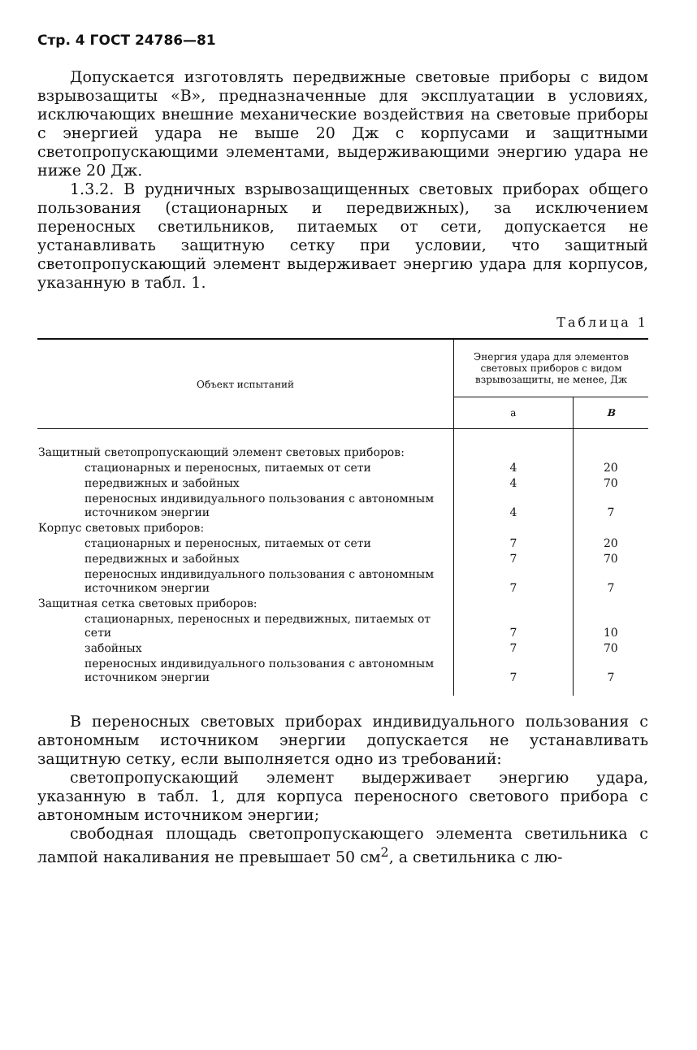Стр. 4 ГОСТ 24786—81
Допускается изготовлять передвижные световые приборы с видом взрывозащиты «В», предназначенные для эксплуатации в условиях, исключающих внешние механические воздействия на световые приборы с энергией удара не выше 20 Дж с корпусами и защитными светопропускающими элементами, выдерживающими энергию удара не ниже 20 Дж.
1.3.2. В рудничных взрывозащищенных световых приборах общего пользования (стационарных и передвижных), за исключением переносных светильников, питаемых от сети, допускается не устанавливать защитную сетку при условии, что защитный светопропускающий элемент выдерживает энергию удара для корпусов, указанную в табл. 1.
Таблица 1
| Объект испытаний | Энергия удара для элементов световых приборов с видом взрывозащиты, не менее, Дж | |
| --- | --- | --- |
| | а | В |
| Защитный светопропускающий элемент световых приборов: | | |
| стационарных и переносных, питаемых от сети | 4 | 20 |
| передвижных и забойных | 4 | 70 |
| переносных индивидуального пользования с автономным источником энергии | 4 | 7 |
| Корпус световых приборов: | | |
| стационарных и переносных, питаемых от сети | 7 | 20 |
| передвижных и забойных | 7 | 70 |
| переносных индивидуального пользования с автономным источником энергии | 7 | 7 |
| Защитная сетка световых приборов: | | |
| стационарных, переносных и передвижных, питаемых от сети | 7 | 10 |
| забойных | 7 | 70 |
| переносных индивидуального пользования с автономным источником энергии | 7 | 7 |
В переносных световых приборах индивидуального пользования с автономным источником энергии допускается не устанавливать защитную сетку, если выполняется одно из требований:
светопропускающий элемент выдерживает энергию удара, указанную в табл. 1, для корпуса переносного светового прибора с автономным источником энергии;
свободная площадь светопропускающего элемента светильника с лампой накаливания не превышает 50 см<sup>2</sup>, а светильника с лю-